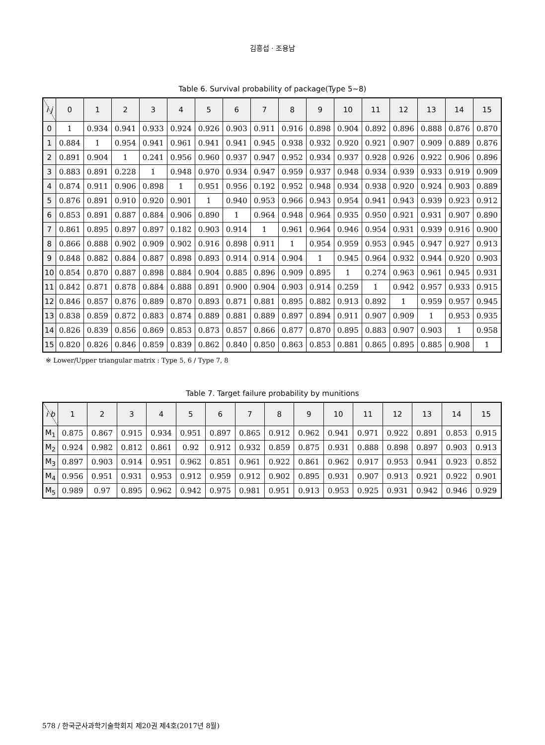김흥섭 · 조용남
Table 6. Survival probability of package(Type 5~8)
| i j | 0 | 1 | 2 | 3 | 4 | 5 | 6 | 7 | 8 | 9 | 10 | 11 | 12 | 13 | 14 | 15 |
| --- | --- | --- | --- | --- | --- | --- | --- | --- | --- | --- | --- | --- | --- | --- | --- | --- |
| 0 | 1 | 0.934 | 0.941 | 0.933 | 0.924 | 0.926 | 0.903 | 0.911 | 0.916 | 0.898 | 0.904 | 0.892 | 0.896 | 0.888 | 0.876 | 0.870 |
| 1 | 0.884 | 1 | 0.954 | 0.941 | 0.961 | 0.941 | 0.941 | 0.945 | 0.938 | 0.932 | 0.920 | 0.921 | 0.907 | 0.909 | 0.889 | 0.876 |
| 2 | 0.891 | 0.904 | 1 | 0.241 | 0.956 | 0.960 | 0.937 | 0.947 | 0.952 | 0.934 | 0.937 | 0.928 | 0.926 | 0.922 | 0.906 | 0.896 |
| 3 | 0.883 | 0.891 | 0.228 | 1 | 0.948 | 0.970 | 0.934 | 0.947 | 0.959 | 0.937 | 0.948 | 0.934 | 0.939 | 0.933 | 0.919 | 0.909 |
| 4 | 0.874 | 0.911 | 0.906 | 0.898 | 1 | 0.951 | 0.956 | 0.192 | 0.952 | 0.948 | 0.934 | 0.938 | 0.920 | 0.924 | 0.903 | 0.889 |
| 5 | 0.876 | 0.891 | 0.910 | 0.920 | 0.901 | 1 | 0.940 | 0.953 | 0.966 | 0.943 | 0.954 | 0.941 | 0.943 | 0.939 | 0.923 | 0.912 |
| 6 | 0.853 | 0.891 | 0.887 | 0.884 | 0.906 | 0.890 | 1 | 0.964 | 0.948 | 0.964 | 0.935 | 0.950 | 0.921 | 0.931 | 0.907 | 0.890 |
| 7 | 0.861 | 0.895 | 0.897 | 0.897 | 0.182 | 0.903 | 0.914 | 1 | 0.961 | 0.964 | 0.946 | 0.954 | 0.931 | 0.939 | 0.916 | 0.900 |
| 8 | 0.866 | 0.888 | 0.902 | 0.909 | 0.902 | 0.916 | 0.898 | 0.911 | 1 | 0.954 | 0.959 | 0.953 | 0.945 | 0.947 | 0.927 | 0.913 |
| 9 | 0.848 | 0.882 | 0.884 | 0.887 | 0.898 | 0.893 | 0.914 | 0.914 | 0.904 | 1 | 0.945 | 0.964 | 0.932 | 0.944 | 0.920 | 0.903 |
| 10 | 0.854 | 0.870 | 0.887 | 0.898 | 0.884 | 0.904 | 0.885 | 0.896 | 0.909 | 0.895 | 1 | 0.274 | 0.963 | 0.961 | 0.945 | 0.931 |
| 11 | 0.842 | 0.871 | 0.878 | 0.884 | 0.888 | 0.891 | 0.900 | 0.904 | 0.903 | 0.914 | 0.259 | 1 | 0.942 | 0.957 | 0.933 | 0.915 |
| 12 | 0.846 | 0.857 | 0.876 | 0.889 | 0.870 | 0.893 | 0.871 | 0.881 | 0.895 | 0.882 | 0.913 | 0.892 | 1 | 0.959 | 0.957 | 0.945 |
| 13 | 0.838 | 0.859 | 0.872 | 0.883 | 0.874 | 0.889 | 0.881 | 0.889 | 0.897 | 0.894 | 0.911 | 0.907 | 0.909 | 1 | 0.953 | 0.935 |
| 14 | 0.826 | 0.839 | 0.856 | 0.869 | 0.853 | 0.873 | 0.857 | 0.866 | 0.877 | 0.870 | 0.895 | 0.883 | 0.907 | 0.903 | 1 | 0.958 |
| 15 | 0.820 | 0.826 | 0.846 | 0.859 | 0.839 | 0.862 | 0.840 | 0.850 | 0.863 | 0.853 | 0.881 | 0.865 | 0.895 | 0.885 | 0.908 | 1 |
※ Lower/Upper triangular matrix : Type 5, 6 / Type 7, 8
Table 7. Target failure probability by munitions
| i b | 1 | 2 | 3 | 4 | 5 | 6 | 7 | 8 | 9 | 10 | 11 | 12 | 13 | 14 | 15 |
| --- | --- | --- | --- | --- | --- | --- | --- | --- | --- | --- | --- | --- | --- | --- | --- |
| M<sub>1</sub> | 0.875 | 0.867 | 0.915 | 0.934 | 0.951 | 0.897 | 0.865 | 0.912 | 0.962 | 0.941 | 0.971 | 0.922 | 0.891 | 0.853 | 0.915 |
| M<sub>2</sub> | 0.924 | 0.982 | 0.812 | 0.861 | 0.92 | 0.912 | 0.932 | 0.859 | 0.875 | 0.931 | 0.888 | 0.898 | 0.897 | 0.903 | 0.913 |
| M<sub>3</sub> | 0.897 | 0.903 | 0.914 | 0.951 | 0.962 | 0.851 | 0.961 | 0.922 | 0.861 | 0.962 | 0.917 | 0.953 | 0.941 | 0.923 | 0.852 |
| M<sub>4</sub> | 0.956 | 0.951 | 0.931 | 0.953 | 0.912 | 0.959 | 0.912 | 0.902 | 0.895 | 0.931 | 0.907 | 0.913 | 0.921 | 0.922 | 0.901 |
| M<sub>5</sub> | 0.989 | 0.97 | 0.895 | 0.962 | 0.942 | 0.975 | 0.981 | 0.951 | 0.913 | 0.953 | 0.925 | 0.931 | 0.942 | 0.946 | 0.929 |
578 / 한국군사과학기술학회지 제20권 제4호(2017년 8월)